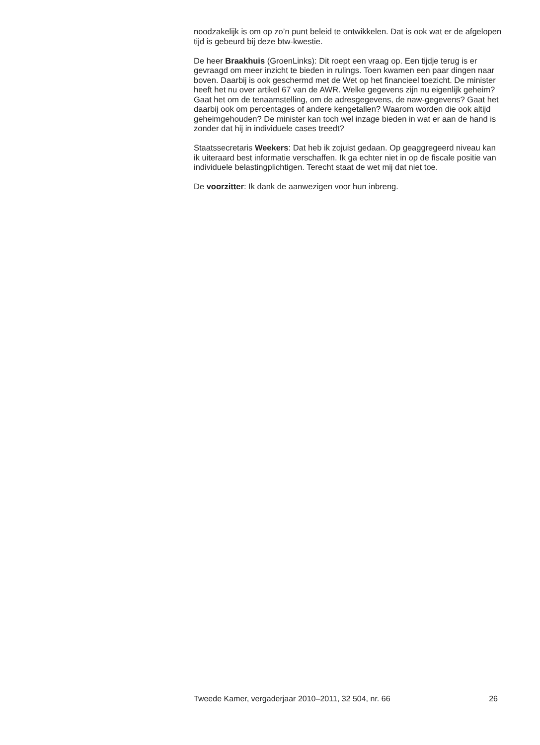noodzakelijk is om op zo’n punt beleid te ontwikkelen. Dat is ook wat er de afgelopen tijd is gebeurd bij deze btw-kwestie.
De heer Braakhuis (GroenLinks): Dit roept een vraag op. Een tijdje terug is er gevraagd om meer inzicht te bieden in rulings. Toen kwamen een paar dingen naar boven. Daarbij is ook geschermd met de Wet op het financieel toezicht. De minister heeft het nu over artikel 67 van de AWR. Welke gegevens zijn nu eigenlijk geheim? Gaat het om de tenaamstelling, om de adresgegevens, de naw-gegevens? Gaat het daarbij ook om percentages of andere kengetallen? Waarom worden die ook altijd geheimgehouden? De minister kan toch wel inzage bieden in wat er aan de hand is zonder dat hij in individuele cases treedt?
Staatssecretaris Weekers: Dat heb ik zojuist gedaan. Op geaggregeerd niveau kan ik uiteraard best informatie verschaffen. Ik ga echter niet in op de fiscale positie van individuele belastingplichtigen. Terecht staat de wet mij dat niet toe.
De voorzitter: Ik dank de aanwezigen voor hun inbreng.
Tweede Kamer, vergaderjaar 2010–2011, 32 504, nr. 66 26